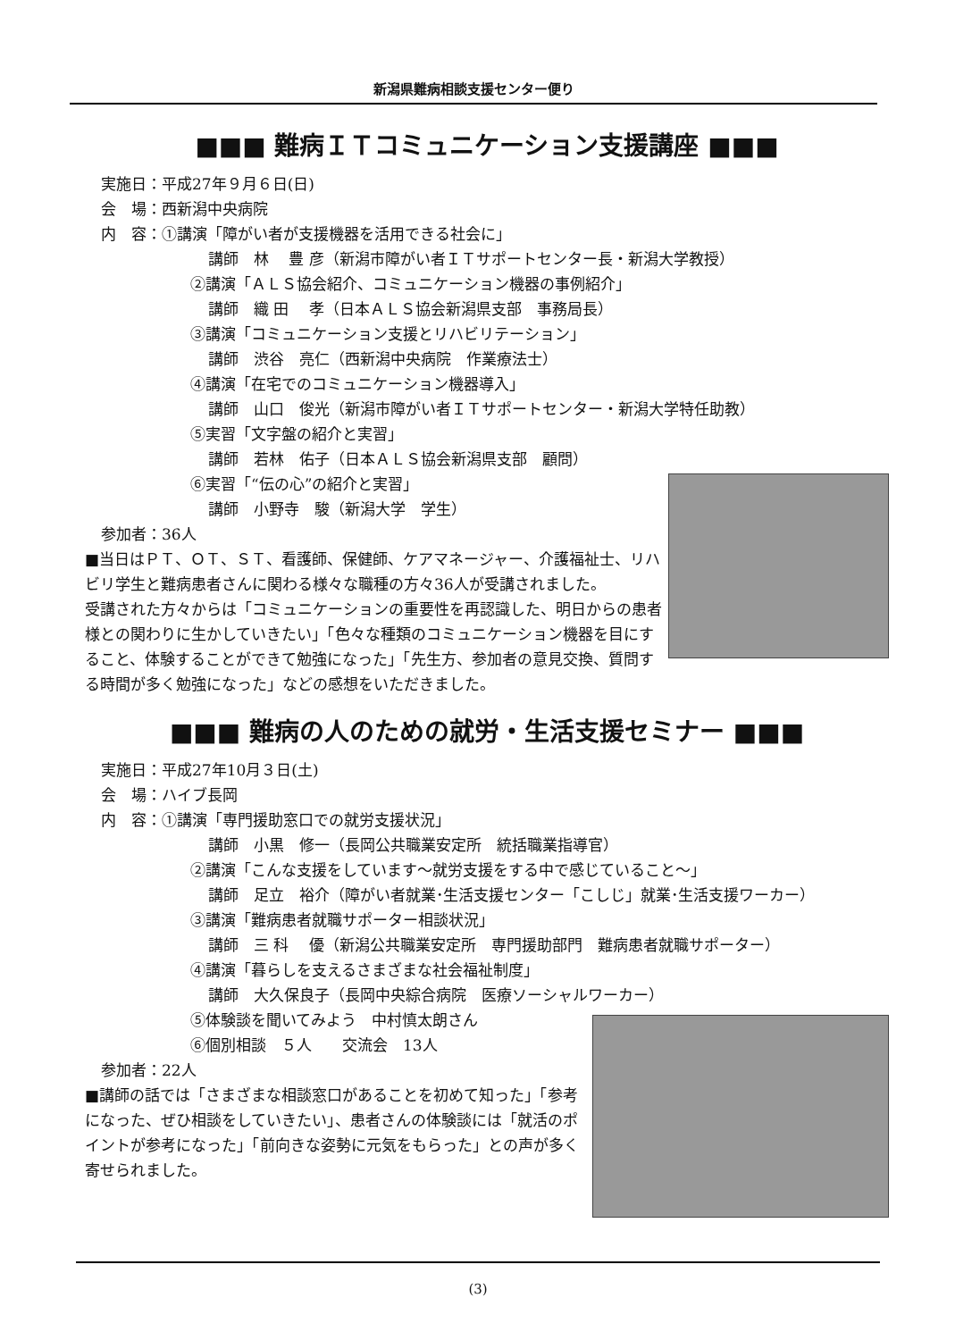新潟県難病相談支援センター便り
■■■ 難病ＩＴコミュニケーション支援講座 ■■■
実施日：平成27年９月６日(日)
会　場：西新潟中央病院
内　容：①講演「障がい者が支援機器を活用できる社会に」
講師　林　 豊 彦（新潟市障がい者ＩＴサポートセンター長・新潟大学教授）
②講演「ＡＬＳ協会紹介、コミュニケーション機器の事例紹介」
講師　織 田　 孝（日本ＡＬＳ協会新潟県支部　事務局長）
③講演「コミュニケーション支援とリハビリテーション」
講師　渋谷　亮仁（西新潟中央病院　作業療法士）
④講演「在宅でのコミュニケーション機器導入」
講師　山口　俊光（新潟市障がい者ＩＴサポートセンター・新潟大学特任助教）
⑤実習「文字盤の紹介と実習」
講師　若林　佑子（日本ＡＬＳ協会新潟県支部　顧問）
⑥実習「“伝の心”の紹介と実習」
講師　小野寺　駿（新潟大学　学生）
参加者：36人
■当日はＰＴ、ＯＴ、ＳＴ、看護師、保健師、ケアマネージャー、介護福祉士、リハビリ学生と難病患者さんに関わる様々な職種の方々36人が受講されました。
受講された方々からは「コミュニケーションの重要性を再認識した、明日からの患者様との関わりに生かしていきたい」「色々な種類のコミュニケーション機器を目にすること、体験することができて勉強になった」「先生方、参加者の意見交換、質問する時間が多く勉強になった」などの感想をいただきました。
■■■ 難病の人のための就労・生活支援セミナー ■■■
実施日：平成27年10月３日(土)
会　場：ハイブ長岡
内　容：①講演「専門援助窓口での就労支援状況」
講師　小黒　修一（長岡公共職業安定所　統括職業指導官）
②講演「こんな支援をしています～就労支援をする中で感じていること～」
講師　足立　裕介（障がい者就業･生活支援センター「こしじ」就業･生活支援ワーカー）
③講演「難病患者就職サポーター相談状況」
講師　三 科　 優（新潟公共職業安定所　専門援助部門　難病患者就職サポーター）
④講演「暮らしを支えるさまざまな社会福祉制度」
講師　大久保良子（長岡中央綜合病院　医療ソーシャルワーカー）
⑤体験談を聞いてみよう　中村慎太朗さん
⑥個別相談　５人　　交流会　13人
参加者：22人
■講師の話では「さまざまな相談窓口があることを初めて知った」「参考になった、ぜひ相談をしていきたい」、患者さんの体験談には「就活のポイントが参考になった」「前向きな姿勢に元気をもらった」との声が多く寄せられました。
(3)